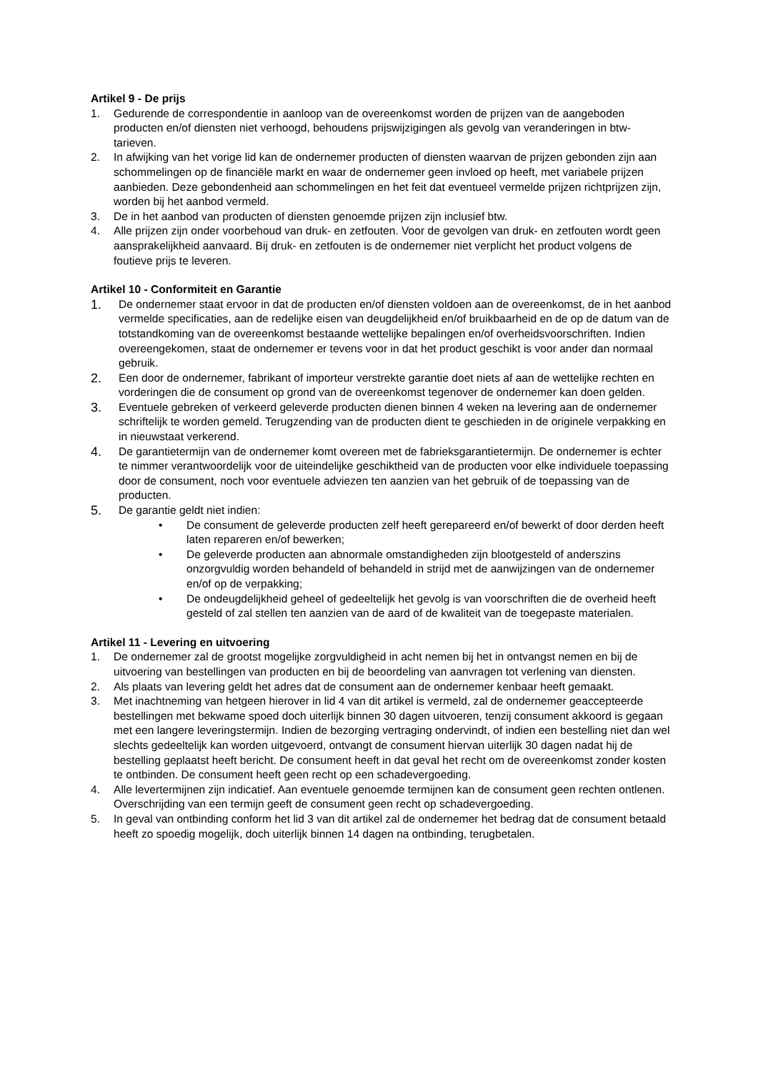Artikel 9 - De prijs
1. Gedurende de correspondentie in aanloop van de overeenkomst worden de prijzen van de aange­boden producten en/of diensten niet verhoogd, behoudens prijswijzigingen als gevolg van veran­deringen in btw-tarieven.
2. In afwijking van het vorige lid kan de ondernemer producten of diensten waarvan de prijzen ge­bonden zijn aan schommelingen op de financiële markt en waar de ondernemer geen invloed op heeft, met variabele prijzen aanbieden. Deze gebondenheid aan schommelingen en het feit dat eventueel vermelde prijzen richtprijzen zijn, worden bij het aanbod vermeld.
3. De in het aanbod van producten of diensten genoemde prijzen zijn inclusief btw.
4. Alle prijzen zijn onder voorbehoud van druk- en zetfouten. Voor de gevolgen van druk- en zetfou­ten wordt geen aansprakelijkheid aanvaard. Bij druk- en zetfouten is de ondernemer niet verplicht het product volgens de foutieve prijs te leveren.
Artikel 10 - Conformiteit en Garantie
1. De ondernemer staat ervoor in dat de producten en/of diensten voldoen aan de overeenkomst, de in het aanbod vermelde specificaties, aan de redelijke eisen van deugdelijkheid en/of bruikbaarheid en de op de datum van de totstandkoming van de overeenkomst bestaande wettelijke bepalingen en/of overheidsvoorschriften. Indien overeengekomen, staat de ondernemer er tevens voor in dat het product geschikt is voor ander dan normaal gebruik.
2. Een door de ondernemer, fabrikant of importeur verstrekte garantie doet niets af aan de wettelijke rechten en vorderingen die de consument op grond van de overeenkomst tegenover de ondernemer kan doen gelden.
3. Eventuele gebreken of verkeerd geleverde producten dienen binnen 4 weken na levering aan de ondernemer schriftelijk te worden gemeld. Terugzending van de producten dient te geschieden in de originele verpakking en in nieuwstaat verkerend.
4. De garantietermijn van de ondernemer komt overeen met de fabrieksgarantietermijn. De ondernemer is echter te nimmer verantwoordelijk voor de uiteindelijke geschiktheid van de producten voor elke individuele toepassing door de consument, noch voor eventuele adviezen ten aanzien van het gebruik of de toepassing van de producten.
5. De garantie geldt niet indien:
• De consument de geleverde producten zelf heeft gerepareerd en/of bewerkt of door derden heeft laten repareren en/of bewerken;
• De geleverde producten aan abnormale omstandigheden zijn blootgesteld of anderszins onzorgvuldig worden behandeld of behandeld in strijd met de aanwijzingen van de ondernemer en/of op de verpakking;
• De ondeugdelijkheid geheel of gedeeltelijk het gevolg is van voorschriften die de overheid heeft gesteld of zal stellen ten aanzien van de aard of de kwaliteit van de toegepaste materialen.
Artikel 11 - Levering en uitvoering
1. De ondernemer zal de grootst mogelijke zorgvuldigheid in acht nemen bij het in ontvangst nemen en bij de uitvoering van bestellingen van producten en bij de beoordeling van aanvragen tot verle­ning van diensten.
2. Als plaats van levering geldt het adres dat de consument aan de ondernemer kenbaar heeft ge­maakt.
3. Met inachtneming van hetgeen hierover in lid 4 van dit artikel is vermeld, zal de ondernemer geac­cepteerde bestellingen met bekwame spoed doch uiterlijk binnen 30 dagen uitvoeren, tenzij con­sument akkoord is gegaan met een langere leveringstermijn. Indien de bezorging vertraging on­dervindt, of indien een bestelling niet dan wel slechts gedeeltelijk kan worden uitgevoerd, ontvangt de consument hiervan uiterlijk 30 dagen nadat hij de bestelling geplaatst heeft bericht. De consu­ment heeft in dat geval het recht om de overeenkomst zonder kosten te ontbinden. De consument heeft geen recht op een schadevergoeding.
4. Alle levertermijnen zijn indicatief. Aan eventuele genoemde termijnen kan de consument geen rechten ontlenen. Overschrijding van een termijn geeft de consument geen recht op schadever­goeding.
5. In geval van ontbinding conform het lid 3 van dit artikel zal de ondernemer het bedrag dat de con­sument betaald heeft zo spoedig mogelijk, doch uiterlijk binnen 14 dagen na ontbinding, terugbe­talen.